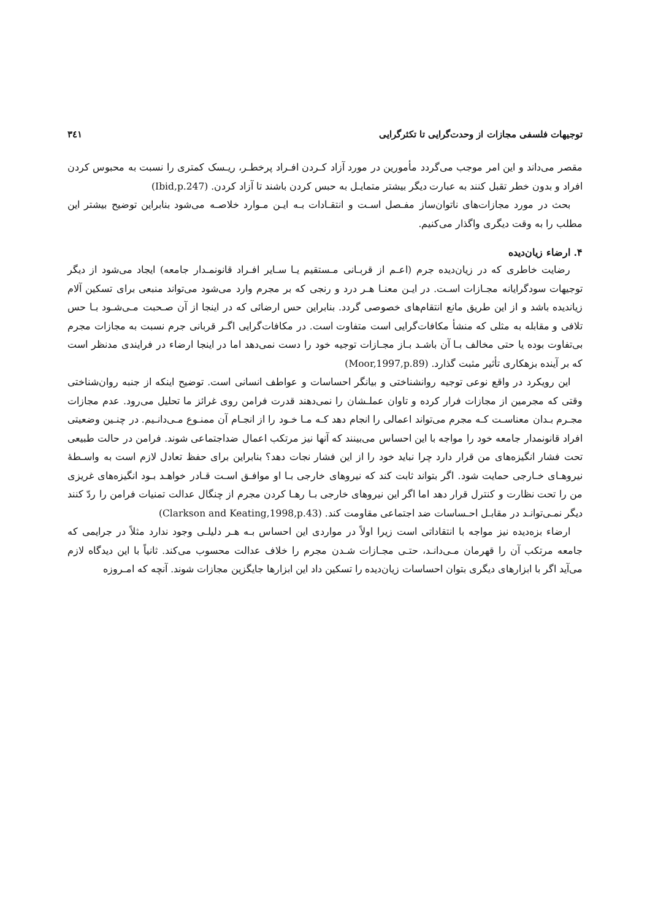توجیهات فلسفی مجازات از وحدت‌گرایی تا تکثرگرایی ۳٤۱
مقصر می‌داند و این امر موجب می‌گردد مأمورین در مورد آزاد کـردن افـراد پرخطـر، ریـسک کمتری را نسبت به محبوس کردن افراد و بدون خطر تقبل کنند به عبارت دیگر بیشتر متمایـل به حبس کردن باشند تا آزاد کردن. (Ibid,p.247)
بحث در مورد مجازات‌های ناتوان‌ساز مفـصل اسـت و انتقـادات بـه ایـن مـوارد خلاصـه می‌شود بنابراین توضیح بیشتر این مطلب را به وقت دیگری واگذار می‌کنیم.
۴. ارضاء زیان‌دیده
رضایت خاطری که در زیان‌دیده جرم (اعـم از قربـانی مـستقیم یـا سـایر افـراد قانونمـدار جامعه) ایجاد می‌شود از دیگر توجیهات سودگرایانه مجـازات اسـت. در ایـن معنـا هـر درد و رنجی که بر مجرم وارد می‌شود می‌تواند منبعی برای تسکین آلام زیاندیده باشد و از این طریق مانع انتقام‌های خصوصی گردد. بنابراین حس ارضائی که در اینجا از آن صـحبت مـی‌شـود بـا حس تلافی و مقابله به مثلی که منشأ مکافات‌گرایی است متفاوت است. در مکافات‌گرایی اگـر قربانی جرم نسبت به مجازات مجرم بی‌تفاوت بوده یا حتی مخالف بـا آن باشـد بـاز مجـازات توجیه خود را دست نمی‌دهد اما در اینجا ارضاء در فرایندی مدنظر است که بر آینده بزهکاری تأثیر مثبت گذارد. (Moor,1997,p.89)
این رویکرد در واقع نوعی توجیه روانشناختی و بیانگر احساسات و عواطف انسانی است. توضیح اینکه از جنبه روان‌شناختی وقتی که مجرمین از مجازات فرار کرده و تاوان عملـشان را نمی‌دهند قدرت فرامن روی غرائز ما تحلیل می‌رود. عدم مجازات مجـرم بـدان معناسـت کـه مجرم می‌تواند اعمالی را انجام دهد کـه مـا خـود را از انجـام آن ممنـوع مـی‌دانـیم. در چنـین وضعیتی افراد قانونمدار جامعه خود را مواجه با این احساس می‌بینند که آنها نیز مرتکب اعمال ضداجتماعی شوند. فرامن در حالت طبیعی تحت فشار انگیزه‌های من قرار دارد چرا نباید خود را از این فشار نجات دهد؟ بنابراین برای حفظ تعادل لازم است به واسـطهٔ نیروهـای خـارجی حمایت شود. اگر بتواند ثابت کند که نیروهای خارجی بـا او موافـق اسـت قـادر خواهـد بـود انگیزه‌های غریزی من را تحت نظارت و کنترل قرار دهد اما اگر این نیروهای خارجی بـا رهـا کردن مجرم از چنگال عدالت تمنیات فرامن را ردّ کنند دیگر نمـی‌توانـد در مقابـل احـساسات ضد اجتماعی مقاومت کند. (Clarkson and Keating,1998,p.43)
ارضاء بزه‌دیده نیز مواجه با انتقاداتی است زیرا اولاً در مواردی این احساس بـه هـر دلیلـی وجود ندارد مثلاً در جرایمی که جامعه مرتکب آن را قهرمان مـی‌دانـد، حتـی مجـازات شـدن مجرم را خلاف عدالت محسوب می‌کند. ثانیاً با این دیدگاه لازم می‌آید اگر با ابزارهای دیگری بتوان احساسات زیان‌دیده را تسکین داد این ابزارها جایگزین مجازات شوند. آنچه که امـروزه